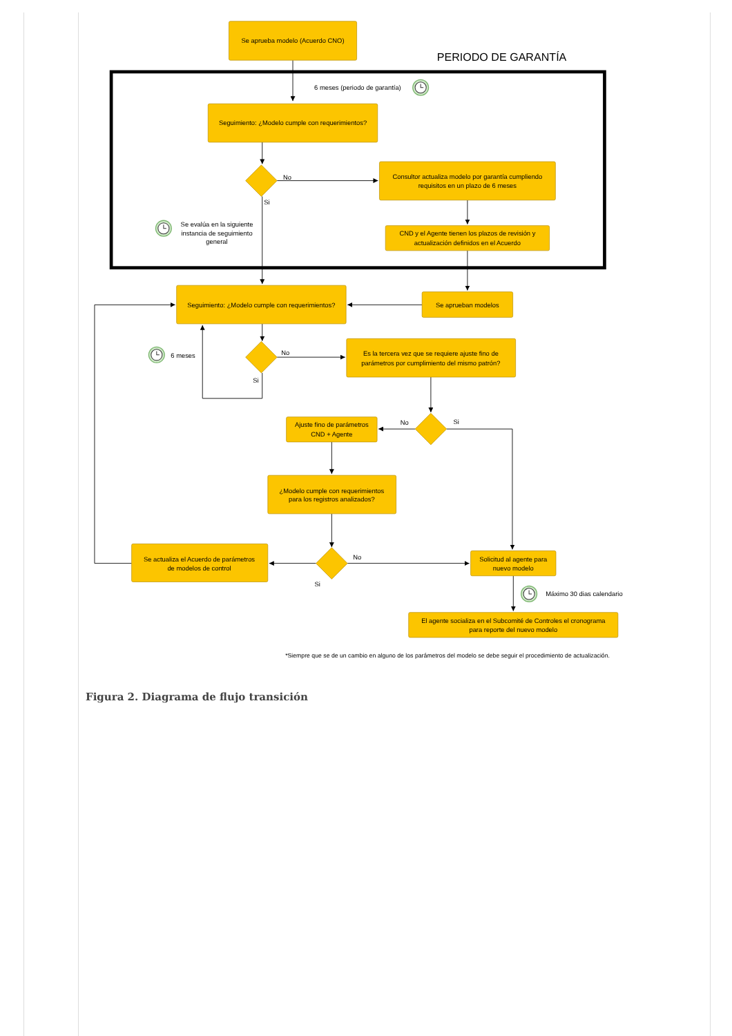Se aprueba modelo (Acuerdo CNO)
PERIODO DE GARANTÍA
6 meses (periodo de garantía)
Seguimiento: ¿Modelo cumple con requerimientos?
No
Consultor actualiza modelo por garantía cumpliendo
requisitos en un plazo de 6 meses
Si
Se evalúa en la siguiente
instancia de seguimiento
general
CND y el Agente tienen los plazos de revisión y
actualización definidos en el Acuerdo
Seguimiento: ¿Modelo cumple con requerimientos?
Se aprueban modelos
No
6 meses
Es la tercera vez que se requiere ajuste fino de
parámetros por cumplimiento del mismo patrón?
Si
No
Si
Ajuste fino de parámetros
CND + Agente
¿Modelo cumple con requerimientos
para los registros analizados?
Se actualiza el Acuerdo de parámetros
de modelos de control
No
Solicitud al agente para
nuevo modelo
Si
Máximo 30 dias calendario
El agente socializa en el Subcomité de Controles el cronograma
para reporte del nuevo modelo
*Siempre que se de un cambio en alguno de los parámetros del modelo se debe seguir el procedimiento de actualización.
Figura 2. Diagrama de flujo transición